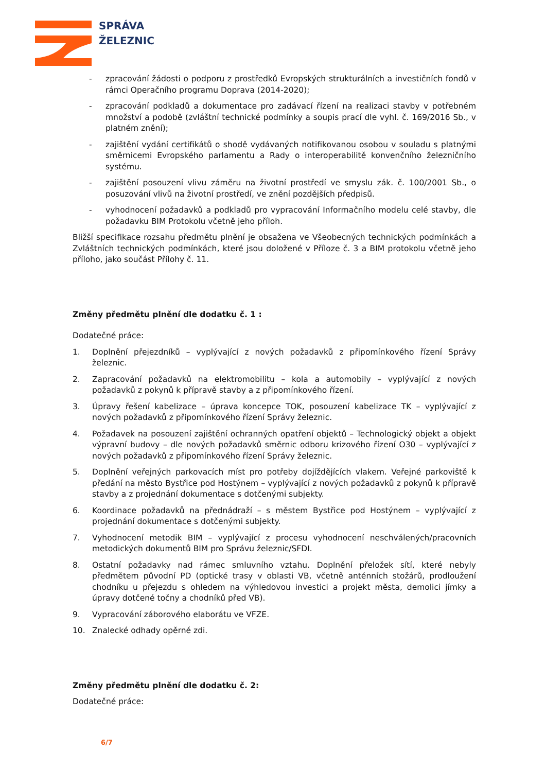SPRÁVA
ŽELEZNIC
- zpracování žádosti o podporu z prostředků Evropských strukturálních a investičních fondů v rámci Operačního programu Doprava (2014-2020);
- zpracování podkladů a dokumentace pro zadávací řízení na realizaci stavby v potřebném množství a podobě (zvláštní technické podmínky a soupis prací dle vyhl. č. 169/2016 Sb., v platném znění);
- zajištění vydání certifikátů o shodě vydávaných notifikovanou osobou v souladu s platnými směrnicemi Evropského parlamentu a Rady o interoperabilitě konvenčního železničního systému.
- zajištění posouzení vlivu záměru na životní prostředí ve smyslu zák. č. 100/2001 Sb., o posuzování vlivů na životní prostředí, ve znění pozdějších předpisů.
- vyhodnocení požadavků a podkladů pro vypracování Informačního modelu celé stavby, dle požadavku BIM Protokolu včetně jeho příloh.
Bližší specifikace rozsahu předmětu plnění je obsažena ve Všeobecných technických podmínkách a Zvláštních technických podmínkách, které jsou doložené v Příloze č. 3 a BIM protokolu včetně jeho příloho, jako součást Přílohy č. 11.
Změny předmětu plnění dle dodatku č. 1 :
Dodatečné práce:
1. Doplnění přejezdníků – vyplývající z nových požadavků z připomínkového řízení Správy železnic.
2. Zapracování požadavků na elektromobilitu – kola a automobily – vyplývající z nových požadavků z pokynů k přípravě stavby a z připomínkového řízení.
3. Úpravy řešení kabelizace – úprava koncepce TOK, posouzení kabelizace TK – vyplývající z nových požadavků z připomínkového řízení Správy železnic.
4. Požadavek na posouzení zajištění ochranných opatření objektů – Technologický objekt a objekt výpravní budovy – dle nových požadavků směrnic odboru krizového řízení O30 – vyplývající z nových požadavků z připomínkového řízení Správy železnic.
5. Doplnění veřejných parkovacích míst pro potřeby dojíždějících vlakem. Veřejné parkoviště k předání na město Bystřice pod Hostýnem – vyplývající z nových požadavků z pokynů k přípravě stavby a z projednání dokumentace s dotčenými subjekty.
6. Koordinace požadavků na přednádraží – s městem Bystřice pod Hostýnem – vyplývající z projednání dokumentace s dotčenými subjekty.
7. Vyhodnocení metodik BIM – vyplývající z procesu vyhodnocení neschválených/pracovních metodických dokumentů BIM pro Správu železnic/SFDI.
8. Ostatní požadavky nad rámec smluvního vztahu. Doplnění přeložek sítí, které nebyly předmětem původní PD (optické trasy v oblasti VB, včetně anténních stožárů, prodloužení chodníku u přejezdu s ohledem na výhledovou investici a projekt města, demolici jímky a úpravy dotčené točny a chodníků před VB).
9. Vypracování záborového elaborátu ve VFZE.
10. Znalecké odhady opěrné zdi.
Změny předmětu plnění dle dodatku č. 2:
Dodatečné práce:
6/7